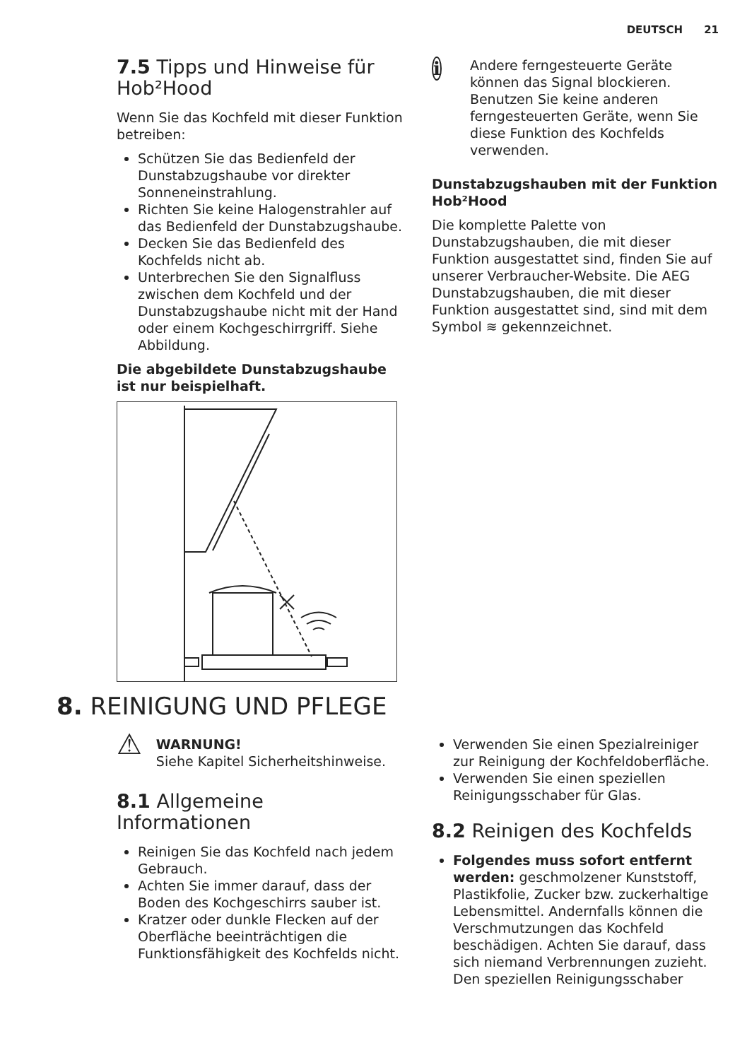DEUTSCH 21
7.5 Tipps und Hinweise für Hob²Hood
Wenn Sie das Kochfeld mit dieser Funktion betreiben:
Schützen Sie das Bedienfeld der Dunstabzugshaube vor direkter Sonneneinstrahlung.
Richten Sie keine Halogenstrahler auf das Bedienfeld der Dunstabzugshaube.
Decken Sie das Bedienfeld des Kochfelds nicht ab.
Unterbrechen Sie den Signalfluss zwischen dem Kochfeld und der Dunstabzugshaube nicht mit der Hand oder einem Kochgeschirrgriff. Siehe Abbildung.
Die abgebildete Dunstabzugshaube ist nur beispielhaft.
i
Andere ferngesteuerte Geräte können das Signal blockieren. Benutzen Sie keine anderen ferngesteuerten Geräte, wenn Sie diese Funktion des Kochfelds verwenden.
Dunstabzugshauben mit der Funktion Hob²Hood
Die komplette Palette von Dunstabzugshauben, die mit dieser Funktion ausgestattet sind, finden Sie auf unserer Verbraucher-Website. Die AEG Dunstabzugshauben, die mit dieser Funktion ausgestattet sind, sind mit dem Symbol ≋ gekennzeichnet.
8. REINIGUNG UND PFLEGE
⚠
WARNUNG!
Siehe Kapitel Sicherheitshinweise.
8.1 Allgemeine Informationen
Reinigen Sie das Kochfeld nach jedem Gebrauch.
Achten Sie immer darauf, dass der Boden des Kochgeschirrs sauber ist.
Kratzer oder dunkle Flecken auf der Oberfläche beeinträchtigen die Funktionsfähigkeit des Kochfelds nicht.
Verwenden Sie einen Spezialreiniger zur Reinigung der Kochfeldoberfläche.
Verwenden Sie einen speziellen Reinigungsschaber für Glas.
8.2 Reinigen des Kochfelds
Folgendes muss sofort entfernt werden: geschmolzener Kunststoff, Plastikfolie, Zucker bzw. zuckerhaltige Lebensmittel. Andernfalls können die Verschmutzungen das Kochfeld beschädigen. Achten Sie darauf, dass sich niemand Verbrennungen zuzieht. Den speziellen Reinigungsschaber